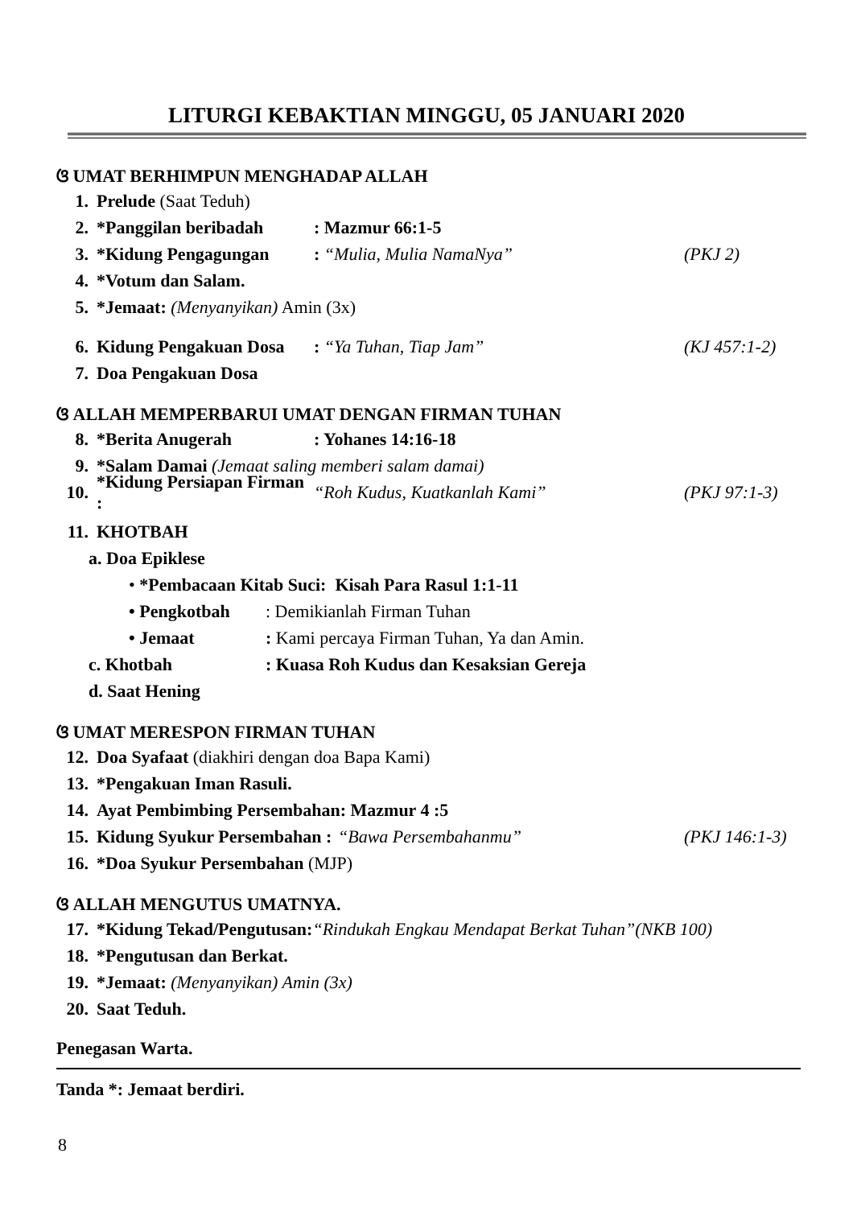LITURGI KEBAKTIAN MINGGU, 05 JANUARI 2020
ଓ UMAT BERHIMPUN MENGHADAP ALLAH
1. Prelude (Saat Teduh)
2. *Panggilan beribadah: Mazmur 66:1-5
3. *Kidung Pengagungan: “Mulia, Mulia NamaNya” (PKJ 2)
4. *Votum dan Salam.
5. *Jemaat: (Menyanyikan) Amin (3x)
6. Kidung Pengakuan Dosa: “Ya Tuhan, Tiap Jam” (KJ 457:1-2)
7. Doa Pengakuan Dosa
ଓ ALLAH MEMPERBARUI UMAT DENGAN FIRMAN TUHAN
8. *Berita Anugerah: Yohanes 14:16-18
9. *Salam Damai (Jemaat saling memberi salam damai)
10. *Kidung Persiapan Firman : “Roh Kudus, Kuatkanlah Kami” (PKJ 97:1-3)
11. KHOTBAH
a. Doa Epiklese
• *Pembacaan Kitab Suci: Kisah Para Rasul 1:1-11
• Pengkotbah: Demikianlah Firman Tuhan
• Jemaat: Kami percaya Firman Tuhan, Ya dan Amin.
c. Khotbah: Kuasa Roh Kudus dan Kesaksian Gereja
d. Saat Hening
ଓ UMAT MERESPON FIRMAN TUHAN
12. Doa Syafaat (diakhiri dengan doa Bapa Kami)
13. *Pengakuan Iman Rasuli.
14. Ayat Pembimbing Persembahan: Mazmur 4 :5
15. Kidung Syukur Persembahan : “Bawa Persembahanmu” (PKJ 146:1-3)
16. *Doa Syukur Persembahan (MJP)
ଓ ALLAH MENGUTUS UMATNYA.
17. *Kidung Tekad/Pengutusan:“Rindukah Engkau Mendapat Berkat Tuhan”(NKB 100)
18. *Pengutusan dan Berkat.
19. *Jemaat: (Menyanyikan) Amin (3x)
20. Saat Teduh.
Penegasan Warta.
Tanda *: Jemaat berdiri.
8